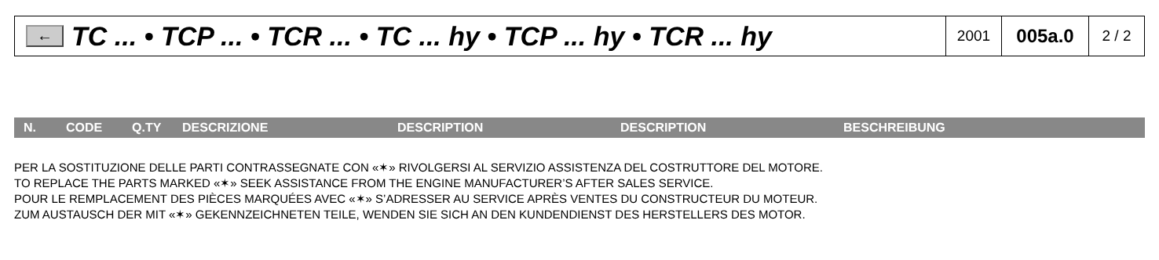←
TC ... • TCP ... • TCR ... • TC ... hy • TCP ... hy • TCR ... hy
2001
005a.0
2 / 2
| N. | CODE | Q.TY | DESCRIZIONE | DESCRIPTION | DESCRIPTION | BESCHREIBUNG |
| --- | --- | --- | --- | --- | --- | --- |
PER LA SOSTITUZIONE DELLE PARTI CONTRASSEGNATE CON «✶» RIVOLGERSI AL SERVIZIO ASSISTENZA DEL COSTRUTTORE DEL MOTORE.
TO REPLACE THE PARTS MARKED «✶» SEEK ASSISTANCE FROM THE ENGINE MANUFACTURER’S AFTER SALES SERVICE.
POUR LE REMPLACEMENT DES PIÈCES MARQUÉES AVEC «✶» S’ADRESSER AU SERVICE APRÈS VENTES DU CONSTRUCTEUR DU MOTEUR.
ZUM AUSTAUSCH DER MIT «✶» GEKENNZEICHNETEN TEILE, WENDEN SIE SICH AN DEN KUNDENDIENST DES HERSTELLERS DES MOTOR.